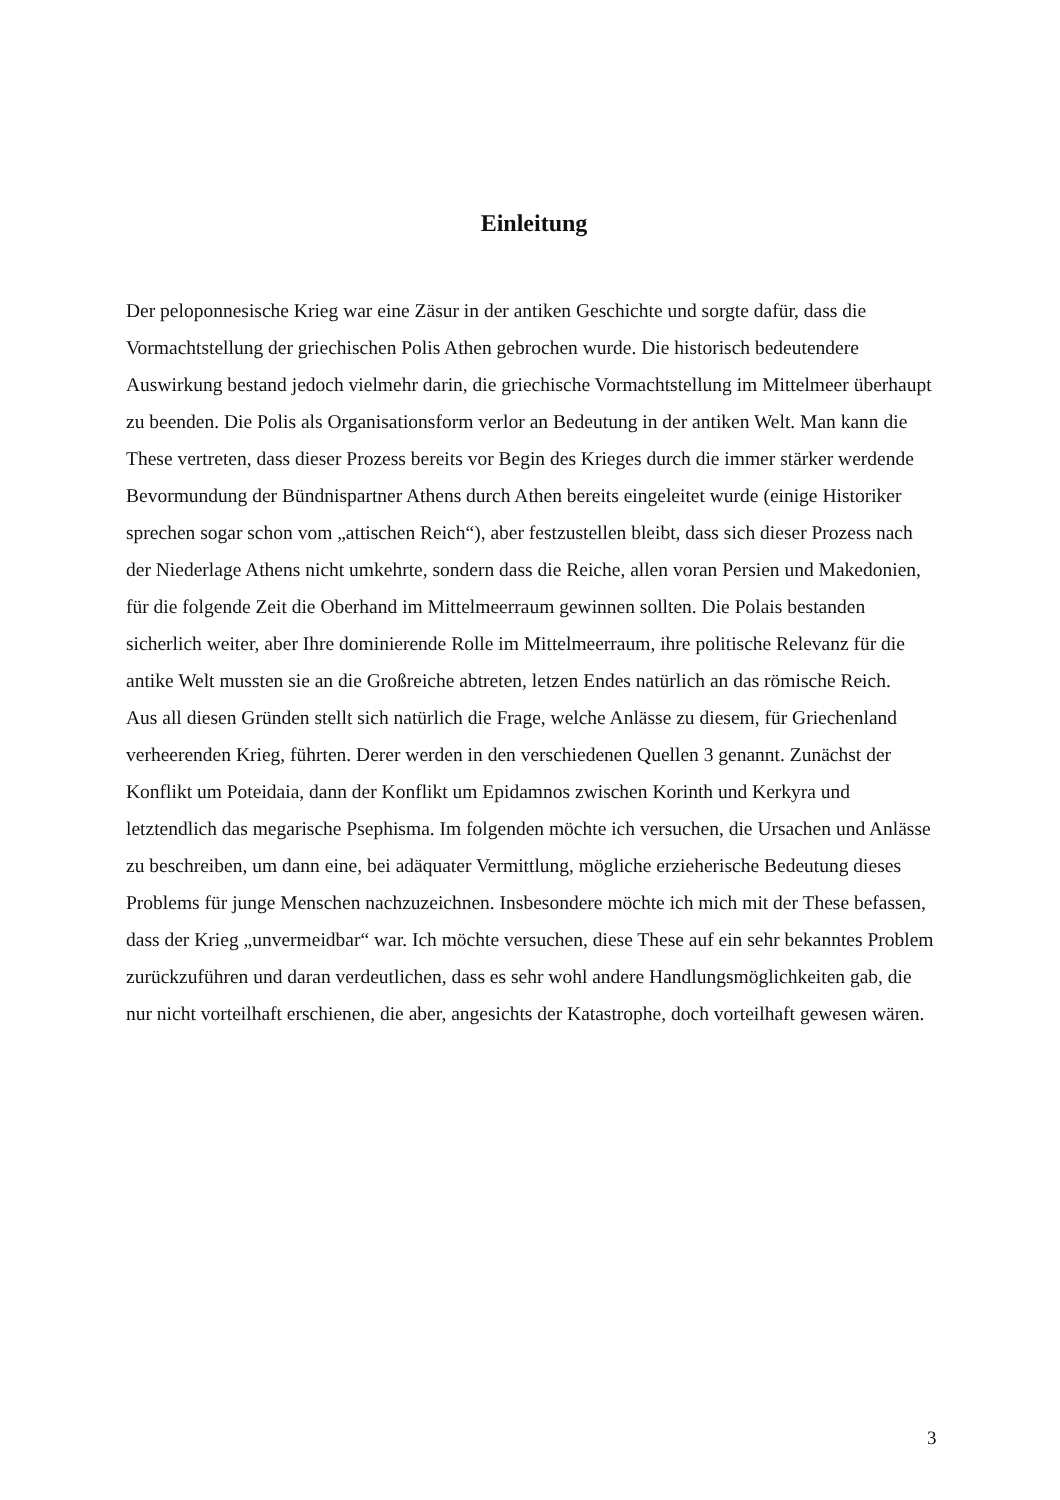Einleitung
Der peloponnesische Krieg war eine Zäsur in der antiken Geschichte und sorgte dafür, dass die Vormachtstellung der griechischen Polis Athen gebrochen wurde. Die historisch bedeutendere Auswirkung bestand jedoch vielmehr darin, die griechische Vormachtstellung im Mittelmeer überhaupt zu beenden. Die Polis als Organisationsform verlor an Bedeutung in der antiken Welt. Man kann die These vertreten, dass dieser Prozess bereits vor Begin des Krieges durch die immer stärker werdende Bevormundung der Bündnispartner Athens durch Athen bereits eingeleitet wurde (einige Historiker sprechen sogar schon vom „attischen Reich“), aber festzustellen bleibt, dass sich dieser Prozess nach der Niederlage Athens nicht umkehrte, sondern dass die Reiche, allen voran Persien und Makedonien, für die folgende Zeit die Oberhand im Mittelmeerraum gewinnen sollten. Die Polais bestanden sicherlich weiter, aber Ihre dominierende Rolle im Mittelmeerraum, ihre politische Relevanz für die antike Welt mussten sie an die Großreiche abtreten, letzen Endes natürlich an das römische Reich.
Aus all diesen Gründen stellt sich natürlich die Frage, welche Anlässe zu diesem, für Griechenland verheerenden Krieg, führten. Derer werden in den verschiedenen Quellen 3 genannt. Zunächst der Konflikt um Poteidaia, dann der Konflikt um Epidamnos zwischen Korinth und Kerkyra und letztendlich das megarische Psephisma. Im folgenden möchte ich versuchen, die Ursachen und Anlässe zu beschreiben, um dann eine, bei adäquater Vermittlung, mögliche erzieherische Bedeutung dieses Problems für junge Menschen nachzuzeichnen. Insbesondere möchte ich mich mit der These befassen, dass der Krieg „unvermeidbar“ war. Ich möchte versuchen, diese These auf ein sehr bekanntes Problem zurückzuführen und daran verdeutlichen, dass es sehr wohl andere Handlungsmöglichkeiten gab, die nur nicht vorteilhaft erschienen, die aber, angesichts der Katastrophe, doch vorteilhaft gewesen wären.
3